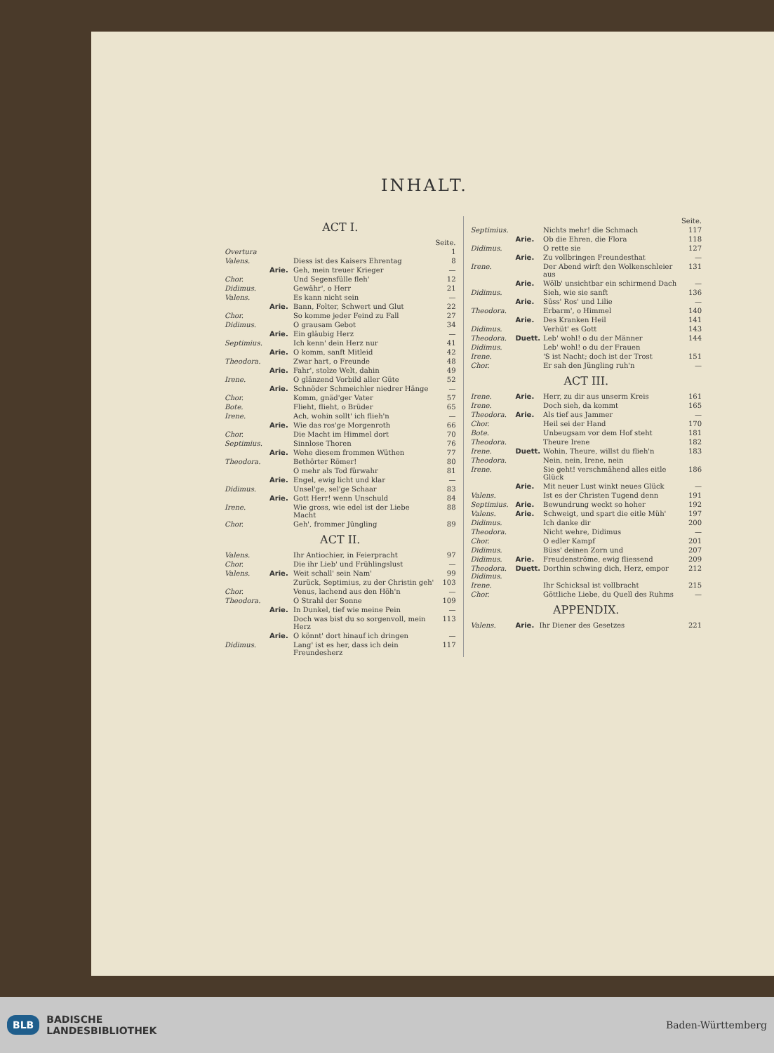INHALT.
ACT I.
| | | | Seite. |
| Overtura | | | 1 |
| Valens. | | Diess ist des Kaisers Ehrentag | 8 |
| | Arie. | Geh, mein treuer Krieger | — |
| Chor. | | Und Segensfülle fleh' | 12 |
| Didimus. | | Gewähr', o Herr | 21 |
| Valens. | | Es kann nicht sein | — |
| | Arie. | Bann, Folter, Schwert und Glut | 22 |
| Chor. | | So komme jeder Feind zu Fall | 27 |
| Didimus. | | O grausam Gebot | 34 |
| | Arie. | Ein gläubig Herz | — |
| Septimius. | | Ich kenn' dein Herz nur | 41 |
| | Arie. | O komm, sanft Mitleid | 42 |
| Theodora. | | Zwar hart, o Freunde | 48 |
| | Arie. | Fahr', stolze Welt, dahin | 49 |
| Irene. | | O glänzend Vorbild aller Güte | 52 |
| | Arie. | Schnöder Schmeichler niedrer Hänge | — |
| Chor. | | Komm, gnäd'ger Vater | 57 |
| Bote. | | Flieht, flieht, o Brüder | 65 |
| Irene. | | Ach, wohin sollt' ich flieh'n | — |
| | Arie. | Wie das ros'ge Morgenroth | 66 |
| Chor. | | Die Macht im Himmel dort | 70 |
| Septimius. | | Sinnlose Thoren | 76 |
| | Arie. | Wehe diesem frommen Wüthen | 77 |
| Theodora. | | Bethörter Römer! | 80 |
| | | O mehr als Tod fürwahr | 81 |
| | Arie. | Engel, ewig licht und klar | — |
| Didimus. | | Unsel'ge, sel'ge Schaar | 83 |
| | Arie. | Gott Herr! wenn Unschuld | 84 |
| Irene. | | Wie gross, wie edel ist der Liebe Macht | 88 |
| Chor. | | Geh', frommer Jüngling | 89 |
ACT II.
| Valens. | | Ihr Antiochier, in Feierpracht | 97 |
| Chor. | | Die ihr Lieb' und Frühlingslust | — |
| Valens. | Arie. | Weit schall' sein Nam' | 99 |
| | | Zurück, Septimius, zu der Christin geh' | 103 |
| Chor. | | Venus, lachend aus den Höh'n | — |
| Theodora. | | O Strahl der Sonne | 109 |
| | Arie. | In Dunkel, tief wie meine Pein | — |
| | | Doch was bist du so sorgenvoll, mein Herz | 113 |
| | Arie. | O könnt' dort hinauf ich dringen | — |
| Didimus. | | Lang' ist es her, dass ich dein Freundesherz | 117 |
| | | | Seite. |
| Septimius. | | Nichts mehr! die Schmach | 117 |
| | Arie. | Ob die Ehren, die Flora | 118 |
| Didimus. | | O rette sie | 127 |
| | Arie. | Zu vollbringen Freundesthat | — |
| Irene. | | Der Abend wirft den Wolkenschleier aus | 131 |
| | Arie. | Wölb' unsichtbar ein schirmend Dach | — |
| Didimus. | | Sieh, wie sie sanft | 136 |
| | Arie. | Süss' Ros' und Lilie | — |
| Theodora. | | Erbarm', o Himmel | 140 |
| | Arie. | Des Kranken Heil | 141 |
| Didimus. | | Verhüt' es Gott | 143 |
| Theodora. | Duett. | Leb' wohl! o du der Männer | 144 |
| Didimus. | | Leb' wohl! o du der Frauen | |
| Irene. | | 'S ist Nacht; doch ist der Trost | 151 |
| Chor. | | Er sah den Jüngling ruh'n | — |
ACT III.
| Irene. | Arie. | Herr, zu dir aus unserm Kreis | 161 |
| Irene. | | Doch sieh, da kommt | 165 |
| Theodora. | Arie. | Als tief aus Jammer | — |
| Chor. | | Heil sei der Hand | 170 |
| Bote. | | Unbeugsam vor dem Hof steht | 181 |
| Theodora. | | Theure Irene | 182 |
| Irene. | Duett. | Wohin, Theure, willst du flieh'n | 183 |
| Theodora. | | Nein, nein, Irene, nein | |
| Irene. | | Sie geht! verschmähend alles eitle Glück | 186 |
| | Arie. | Mit neuer Lust winkt neues Glück | — |
| Valens. | | Ist es der Christen Tugend denn | 191 |
| Septimius. | Arie. | Bewundrung weckt so hoher | 192 |
| Valens. | Arie. | Schweigt, und spart die eitle Müh' | 197 |
| Didimus. | | Ich danke dir | 200 |
| Theodora. | | Nicht wehre, Didimus | — |
| Chor. | | O edler Kampf | 201 |
| Didimus. | | Büss' deinen Zorn und | 207 |
| Didimus. | Arie. | Freudenströme, ewig fliessend | 209 |
| Theodora. Didimus. | Duett. | Dorthin schwing dich, Herz, empor | 212 |
| Irene. | | Ihr Schicksal ist vollbracht | 215 |
| Chor. | | Göttliche Liebe, du Quell des Ruhms | — |
APPENDIX.
| Valens. | Arie. | Ihr Diener des Gesetzes | 221 |
BLB BADISCHE
LANDESBIBLIOTHEK
Baden-Württemberg